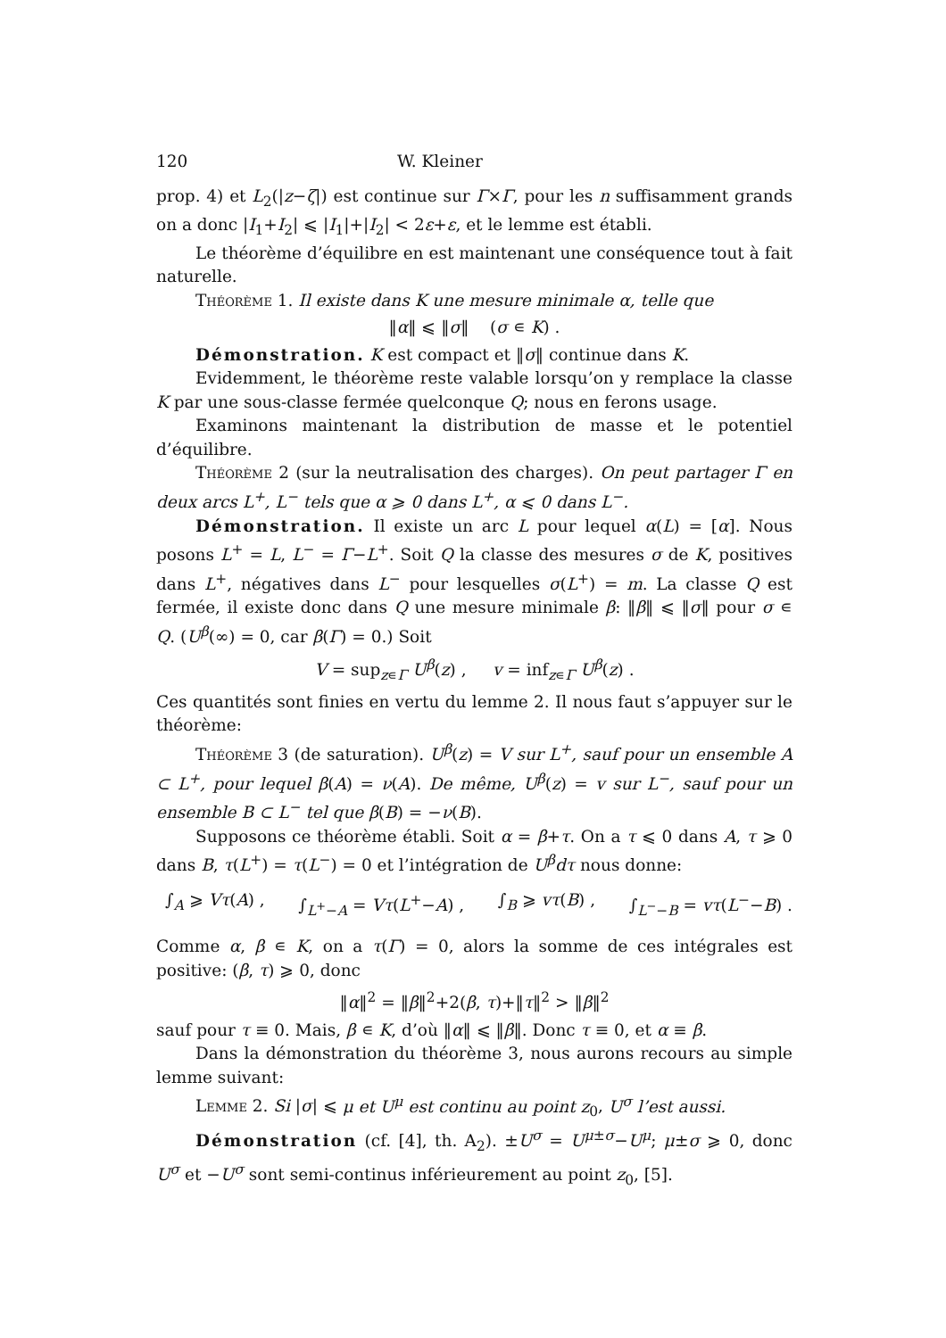120 W. Kleiner
prop. 4) et L<sub>2</sub>(|z−ζ|) est continue sur Γ×Γ, pour les n suffisamment grands on a donc |I<sub>1</sub>+I<sub>2</sub>| ⩽ |I<sub>1</sub>|+|I<sub>2</sub>| < 2ε+ε, et le lemme est établi.
Le théorème d’équilibre en est maintenant une conséquence tout à fait naturelle.
Théorème 1. Il existe dans K une mesure minimale α, telle que
‖α‖ ⩽ ‖σ‖ (σ ∊ K) .
Démonstration. K est compact et ‖σ‖ continue dans K.
Evidemment, le théorème reste valable lorsqu’on y remplace la classe K par une sous-classe fermée quelconque Q; nous en ferons usage.
Examinons maintenant la distribution de masse et le potentiel d’équilibre.
Théorème 2 (sur la neutralisation des charges). On peut partager Γ en deux arcs L<sup>+</sup>, L<sup>−</sup> tels que α ⩾ 0 dans L<sup>+</sup>, α ⩽ 0 dans L<sup>−</sup>.
Démonstration. Il existe un arc L pour lequel α(L) = [α]. Nous posons L<sup>+</sup> = L, L<sup>−</sup> = Γ−L<sup>+</sup>. Soit Q la classe des mesures σ de K, positives dans L<sup>+</sup>, négatives dans L<sup>−</sup> pour lesquelles σ(L<sup>+</sup>) = m. La classe Q est fermée, il existe donc dans Q une mesure minimale β: ‖β‖ ⩽ ‖σ‖ pour σ ∊ Q. (U<sup>β</sup>(∞) = 0, car β(Γ) = 0.) Soit
V = sup<sub>z∊Γ</sub> U<sup>β</sup>(z) , v = inf<sub>z∊Γ</sub> U<sup>β</sup>(z) .
Ces quantités sont finies en vertu du lemme 2. Il nous faut s’appuyer sur le théorème:
Théorème 3 (de saturation). U<sup>β</sup>(z) = V sur L<sup>+</sup>, sauf pour un ensemble A ⊂ L<sup>+</sup>, pour lequel β(A) = ν(A). De même, U<sup>β</sup>(z) = v sur L<sup>−</sup>, sauf pour un ensemble B ⊂ L<sup>−</sup> tel que β(B) = −ν(B).
Supposons ce théorème établi. Soit α = β+τ. On a τ ⩽ 0 dans A, τ ⩾ 0 dans B, τ(L<sup>+</sup>) = τ(L<sup>−</sup>) = 0 et l’intégration de U<sup>β</sup>dτ nous donne:
∫<sub>A</sub> ⩾ Vτ(A) , ∫<sub>L<sup>+</sup>−A</sub> = Vτ(L<sup>+</sup>−A) , ∫<sub>B</sub> ⩾ vτ(B) , ∫<sub>L<sup>−</sup>−B</sub> = vτ(L<sup>−</sup>−B) .
Comme α, β ∊ K, on a τ(Γ) = 0, alors la somme de ces intégrales est positive: (β, τ) ⩾ 0, donc
‖α‖<sup>2</sup> = ‖β‖<sup>2</sup>+2(β, τ)+‖τ‖<sup>2</sup> > ‖β‖<sup>2</sup>
sauf pour τ ≡ 0. Mais, β ∊ K, d’où ‖α‖ ⩽ ‖β‖. Donc τ ≡ 0, et α ≡ β.
Dans la démonstration du théorème 3, nous aurons recours au simple lemme suivant:
Lemme 2. Si |σ| ⩽ μ et U<sup>μ</sup> est continu au point z<sub>0</sub>, U<sup>σ</sup> l’est aussi.
Démonstration (cf. [4], th. A<sub>2</sub>). ±U<sup>σ</sup> = U<sup>μ±σ</sup>−U<sup>μ</sup>; μ±σ ⩾ 0, donc U<sup>σ</sup> et −U<sup>σ</sup> sont semi-continus inférieurement au point z<sub>0</sub>, [5].